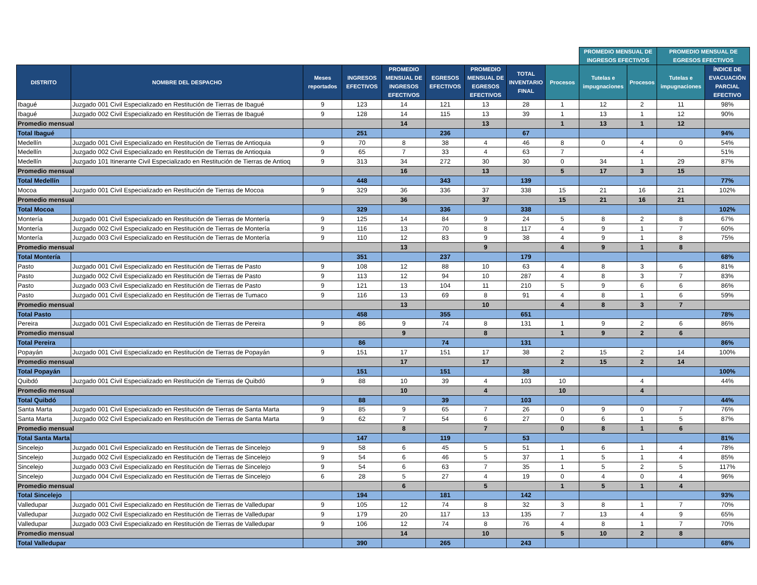| | | | | | | | | | PROMEDIO MENSUAL DE INGRESOS EFECTIVOS | | PROMEDIO MENSUAL DE EGRESOS EFECTIVOS | | |
| --- | --- | --- | --- | --- | --- | --- | --- | --- | --- | --- | --- | --- | --- |
| DISTRITO | NOMBRE DEL DESPACHO | Meses reportados | INGRESOS EFECTIVOS | PROMEDIO MENSUAL DE INGRESOS EFECTIVOS | EGRESOS EFECTIVOS | PROMEDIO MENSUAL DE EGRESOS EFECTIVOS | TOTAL INVENTARIO FINAL | Procesos | Tutelas e impugnaciones | Procesos | Tutelas e impugnaciones | ÍNDICE DE EVACUACIÓN PARCIAL EFECTIVO | |
| Ibagué | Juzgado 001 Civil Especializado en Restitución de Tierras de Ibagué | 9 | 123 | 14 | 121 | 13 | 28 | 1 | 12 | 2 | 11 | 98% | |
| Ibagué | Juzgado 002 Civil Especializado en Restitución de Tierras de Ibagué | 9 | 128 | 14 | 115 | 13 | 39 | 1 | 13 | 1 | 12 | 90% | |
| Promedio mensual | | | | 14 | | 13 | | 1 | 13 | 1 | 12 | | |
| Total Ibagué | | | 251 | | 236 | | 67 | | | | | 94% | |
| Medellín | Juzgado 001 Civil Especializado en Restitución de Tierras de Antioquia | 9 | 70 | 8 | 38 | 4 | 46 | 8 | 0 | 4 | 0 | 54% | |
| Medellín | Juzgado 002 Civil Especializado en Restitución de Tierras de Antioquia | 9 | 65 | 7 | 33 | 4 | 63 | 7 | | 4 | | 51% | |
| Medellín | Juzgado 101 Itinerante Civil Especializado en Restitución de Tierras de Antioq | 9 | 313 | 34 | 272 | 30 | 30 | 0 | 34 | 1 | 29 | 87% | |
| Promedio mensual | | | | 16 | | 13 | | 5 | 17 | 3 | 15 | | |
| Total Medellín | | | 448 | | 343 | | 139 | | | | | 77% | |
| Mocoa | Juzgado 001 Civil Especializado en Restitución de Tierras de Mocoa | 9 | 329 | 36 | 336 | 37 | 338 | 15 | 21 | 16 | 21 | 102% | |
| Promedio mensual | | | | 36 | | 37 | | 15 | 21 | 16 | 21 | | |
| Total Mocoa | | | 329 | | 336 | | 338 | | | | | 102% | |
| Montería | Juzgado 001 Civil Especializado en Restitución de Tierras de Montería | 9 | 125 | 14 | 84 | 9 | 24 | 5 | 8 | 2 | 8 | 67% | |
| Montería | Juzgado 002 Civil Especializado en Restitución de Tierras de Montería | 9 | 116 | 13 | 70 | 8 | 117 | 4 | 9 | 1 | 7 | 60% | |
| Montería | Juzgado 003 Civil Especializado en Restitución de Tierras de Montería | 9 | 110 | 12 | 83 | 9 | 38 | 4 | 9 | 1 | 8 | 75% | |
| Promedio mensual | | | | 13 | | 9 | | 4 | 9 | 1 | 8 | | |
| Total Montería | | | 351 | | 237 | | 179 | | | | | 68% | |
| Pasto | Juzgado 001 Civil Especializado en Restitución de Tierras de Pasto | 9 | 108 | 12 | 88 | 10 | 63 | 4 | 8 | 3 | 6 | 81% | |
| Pasto | Juzgado 002 Civil Especializado en Restitución de Tierras de Pasto | 9 | 113 | 12 | 94 | 10 | 287 | 4 | 8 | 3 | 7 | 83% | |
| Pasto | Juzgado 003 Civil Especializado en Restitución de Tierras de Pasto | 9 | 121 | 13 | 104 | 11 | 210 | 5 | 9 | 6 | 6 | 86% | |
| Pasto | Juzgado 001 Civil Especializado en Restitución de Tierras de Tumaco | 9 | 116 | 13 | 69 | 8 | 91 | 4 | 8 | 1 | 6 | 59% | |
| Promedio mensual | | | | 13 | | 10 | | 4 | 8 | 3 | 7 | | |
| Total Pasto | | | 458 | | 355 | | 651 | | | | | 78% | |
| Pereira | Juzgado 001 Civil Especializado en Restitución de Tierras de Pereira | 9 | 86 | 9 | 74 | 8 | 131 | 1 | 9 | 2 | 6 | 86% | |
| Promedio mensual | | | | 9 | | 8 | | 1 | 9 | 2 | 6 | | |
| Total Pereira | | | 86 | | 74 | | 131 | | | | | 86% | |
| Popayán | Juzgado 001 Civil Especializado en Restitución de Tierras de Popayán | 9 | 151 | 17 | 151 | 17 | 38 | 2 | 15 | 2 | 14 | 100% | |
| Promedio mensual | | | | 17 | | 17 | | 2 | 15 | 2 | 14 | | |
| Total Popayán | | | 151 | | 151 | | 38 | | | | | 100% | |
| Quibdó | Juzgado 001 Civil Especializado en Restitución de Tierras de Quibdó | 9 | 88 | 10 | 39 | 4 | 103 | 10 | | 4 | | 44% | |
| Promedio mensual | | | | 10 | | 4 | | 10 | | 4 | | | |
| Total Quibdó | | | 88 | | 39 | | 103 | | | | | 44% | |
| Santa Marta | Juzgado 001 Civil Especializado en Restitución de Tierras de Santa Marta | 9 | 85 | 9 | 65 | 7 | 26 | 0 | 9 | 0 | 7 | 76% | |
| Santa Marta | Juzgado 002 Civil Especializado en Restitución de Tierras de Santa Marta | 9 | 62 | 7 | 54 | 6 | 27 | 0 | 6 | 1 | 5 | 87% | |
| Promedio mensual | | | | 8 | | 7 | | 0 | 8 | 1 | 6 | | |
| Total Santa Marta | | | 147 | | 119 | | 53 | | | | | 81% | |
| Sincelejo | Juzgado 001 Civil Especializado en Restitución de Tierras de Sincelejo | 9 | 58 | 6 | 45 | 5 | 51 | 1 | 6 | 1 | 4 | 78% | |
| Sincelejo | Juzgado 002 Civil Especializado en Restitución de Tierras de Sincelejo | 9 | 54 | 6 | 46 | 5 | 37 | 1 | 5 | 1 | 4 | 85% | |
| Sincelejo | Juzgado 003 Civil Especializado en Restitución de Tierras de Sincelejo | 9 | 54 | 6 | 63 | 7 | 35 | 1 | 5 | 2 | 5 | 117% | |
| Sincelejo | Juzgado 004 Civil Especializado en Restitución de Tierras de Sincelejo | 6 | 28 | 5 | 27 | 4 | 19 | 0 | 4 | 0 | 4 | 96% | |
| Promedio mensual | | | | 6 | | 5 | | 1 | 5 | 1 | 4 | | |
| Total Sincelejo | | | 194 | | 181 | | 142 | | | | | 93% | |
| Valledupar | Juzgado 001 Civil Especializado en Restitución de Tierras de Valledupar | 9 | 105 | 12 | 74 | 8 | 32 | 3 | 8 | 1 | 7 | 70% | |
| Valledupar | Juzgado 002 Civil Especializado en Restitución de Tierras de Valledupar | 9 | 179 | 20 | 117 | 13 | 135 | 7 | 13 | 4 | 9 | 65% | |
| Valledupar | Juzgado 003 Civil Especializado en Restitución de Tierras de Valledupar | 9 | 106 | 12 | 74 | 8 | 76 | 4 | 8 | 1 | 7 | 70% | |
| Promedio mensual | | | | 14 | | 10 | | 5 | 10 | 2 | 8 | | |
| Total Valledupar | | | 390 | | 265 | | 243 | | | | | 68% | |